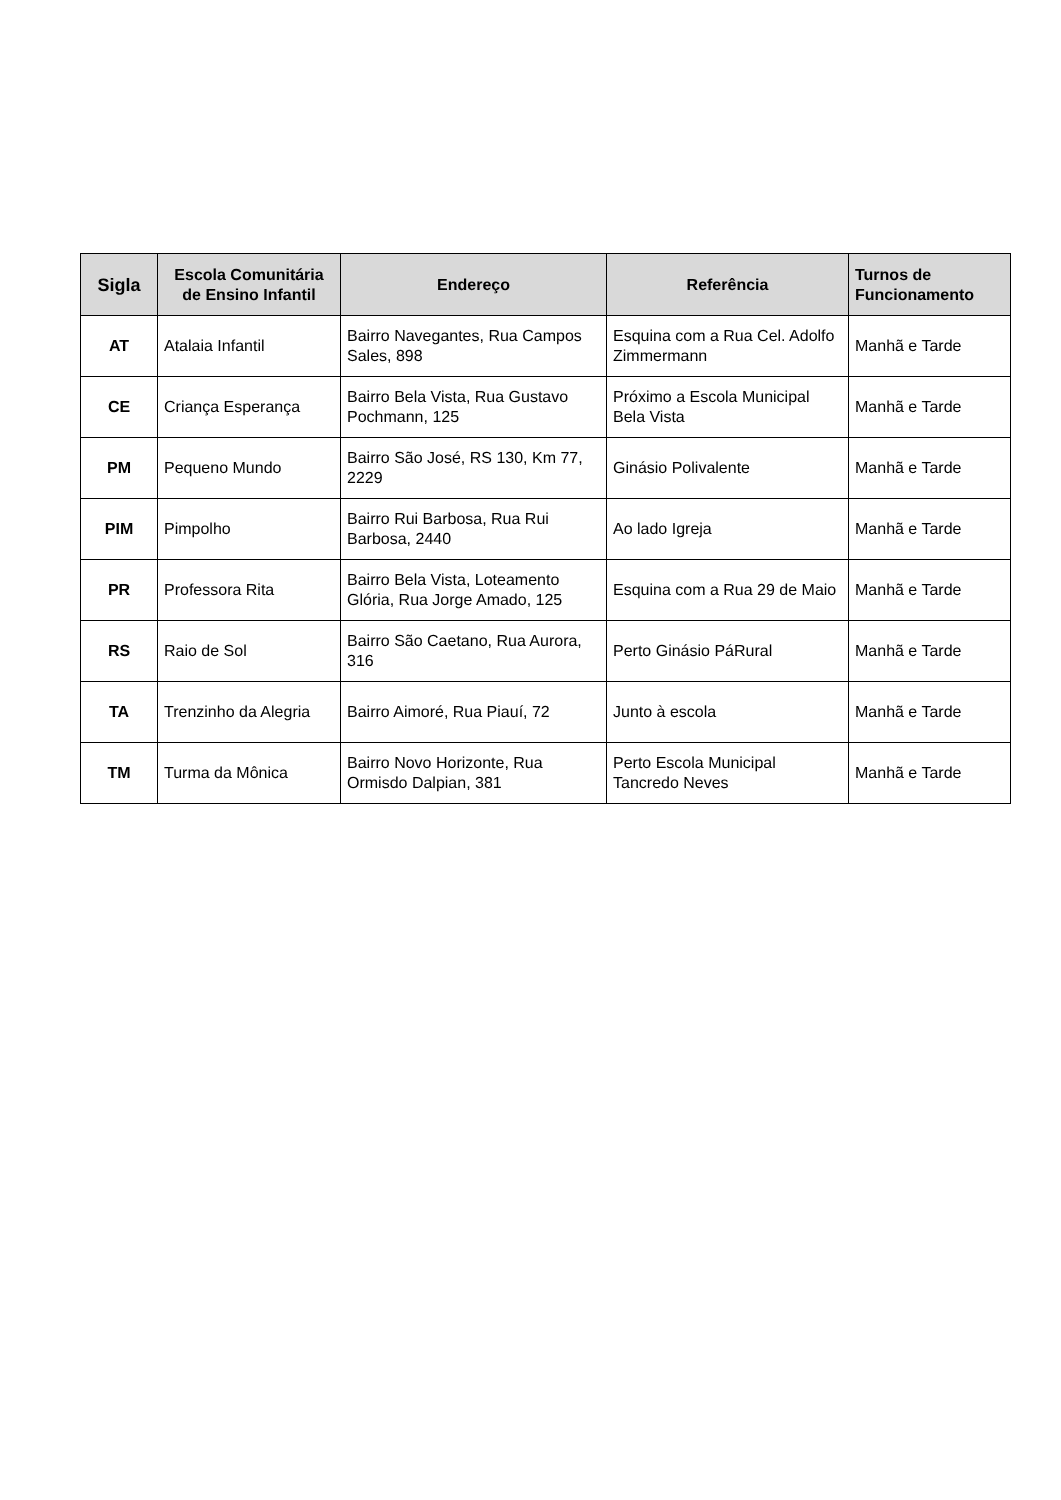| Sigla | Escola Comunitária de Ensino Infantil | Endereço | Referência | Turnos de Funcionamento |
| --- | --- | --- | --- | --- |
| AT | Atalaia Infantil | Bairro Navegantes, Rua Campos Sales, 898 | Esquina com a Rua Cel. Adolfo Zimmermann | Manhã e Tarde |
| CE | Criança Esperança | Bairro Bela Vista, Rua Gustavo Pochmann, 125 | Próximo a Escola Municipal Bela Vista | Manhã e Tarde |
| PM | Pequeno Mundo | Bairro São José, RS 130, Km 77, 2229 | Ginásio Polivalente | Manhã e Tarde |
| PIM | Pimpolho | Bairro Rui Barbosa, Rua Rui Barbosa, 2440 | Ao lado Igreja | Manhã e Tarde |
| PR | Professora Rita | Bairro Bela Vista, Loteamento Glória, Rua Jorge Amado, 125 | Esquina com a Rua 29 de Maio | Manhã e Tarde |
| RS | Raio de Sol | Bairro São Caetano, Rua Aurora, 316 | Perto Ginásio PáRural | Manhã e Tarde |
| TA | Trenzinho da Alegria | Bairro Aimoré, Rua Piauí, 72 | Junto à escola | Manhã e Tarde |
| TM | Turma da Mônica | Bairro Novo Horizonte, Rua Ormisdo Dalpian, 381 | Perto Escola Municipal Tancredo Neves | Manhã e Tarde |